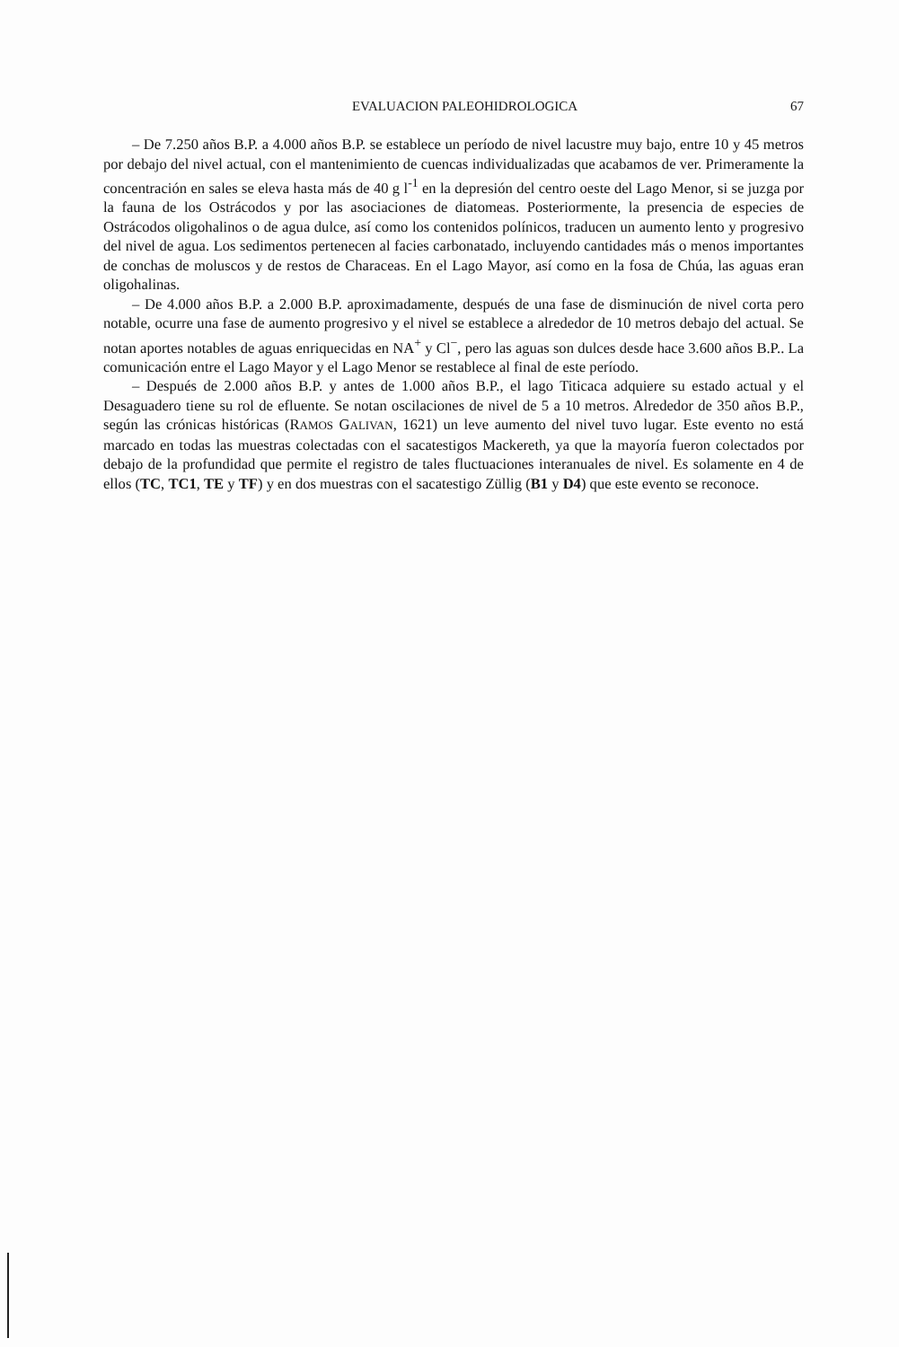EVALUACION PALEOHIDROLOGICA 67
– De 7.250 años B.P. a 4.000 años B.P. se establece un período de nivel lacustre muy bajo, entre 10 y 45 metros por debajo del nivel actual, con el mantenimiento de cuencas individualizadas que acabamos de ver. Primeramente la concentración en sales se eleva hasta más de 40 g l<sup>-1</sup> en la depresión del centro oeste del Lago Menor, si se juzga por la fauna de los Ostrácodos y por las asociaciones de diatomeas. Posteriormente, la presencia de especies de Ostrácodos oligohalinos o de agua dulce, así como los contenidos polínicos, traducen un aumento lento y progresivo del nivel de agua. Los sedimentos pertenecen al facies carbonatado, incluyendo cantidades más o menos importantes de conchas de moluscos y de restos de Characeas. En el Lago Mayor, así como en la fosa de Chúa, las aguas eran oligohalinas.
– De 4.000 años B.P. a 2.000 B.P. aproximadamente, después de una fase de disminución de nivel corta pero notable, ocurre una fase de aumento progresivo y el nivel se establece a alrededor de 10 metros debajo del actual. Se notan aportes notables de aguas enriquecidas en NA<sup>+</sup> y Cl<sup>−</sup>, pero las aguas son dulces desde hace 3.600 años B.P.. La comunicación entre el Lago Mayor y el Lago Menor se restablece al final de este período.
– Después de 2.000 años B.P. y antes de 1.000 años B.P., el lago Titicaca adquiere su estado actual y el Desaguadero tiene su rol de efluente. Se notan oscilaciones de nivel de 5 a 10 metros. Alrededor de 350 años B.P., según las crónicas históricas (RAMOS GALIVAN, 1621) un leve aumento del nivel tuvo lugar. Este evento no está marcado en todas las muestras colectadas con el sacatestigos Mackereth, ya que la mayoría fueron colectados por debajo de la profundidad que permite el registro de tales fluctuaciones interanuales de nivel. Es solamente en 4 de ellos (TC, TC1, TE y TF) y en dos muestras con el sacatestigo Züllig (B1 y D4) que este evento se reconoce.